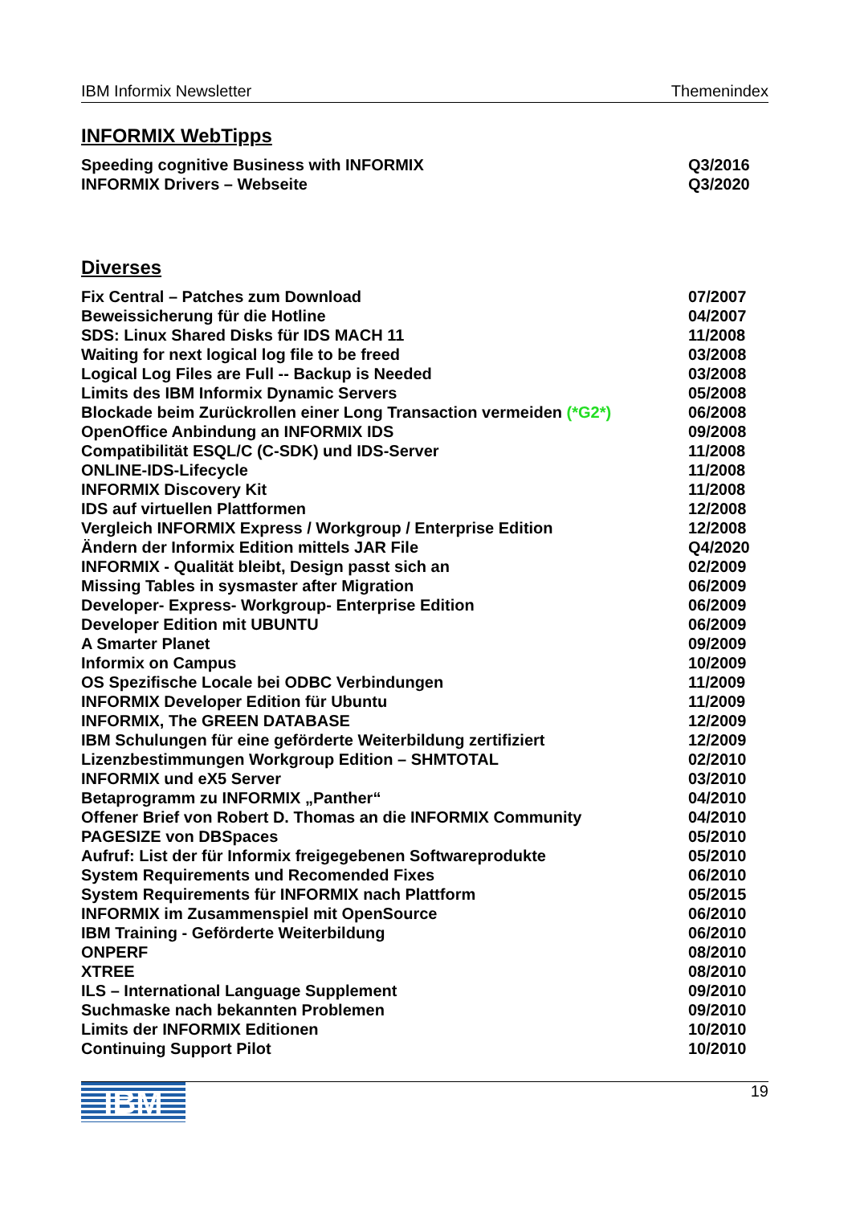IBM Informix Newsletter Themenindex
INFORMIX WebTipps
| Speeding cognitive Business with INFORMIX | Q3/2016 |
| INFORMIX Drivers – Webseite | Q3/2020 |
Diverses
| Fix Central – Patches zum Download | 07/2007 |
| Beweissicherung für die Hotline | 04/2007 |
| SDS: Linux Shared Disks für IDS MACH 11 | 11/2008 |
| Waiting for next logical log file to be freed | 03/2008 |
| Logical Log Files are Full -- Backup is Needed | 03/2008 |
| Limits des IBM Informix Dynamic Servers | 05/2008 |
| Blockade beim Zurückrollen einer Long Transaction vermeiden (*G2*) | 06/2008 |
| OpenOffice Anbindung an INFORMIX IDS | 09/2008 |
| Compatibilität ESQL/C (C-SDK) und IDS-Server | 11/2008 |
| ONLINE-IDS-Lifecycle | 11/2008 |
| INFORMIX Discovery Kit | 11/2008 |
| IDS auf virtuellen Plattformen | 12/2008 |
| Vergleich INFORMIX Express / Workgroup / Enterprise Edition | 12/2008 |
| Ändern der Informix Edition mittels JAR File | Q4/2020 |
| INFORMIX - Qualität bleibt, Design passt sich an | 02/2009 |
| Missing Tables in sysmaster after Migration | 06/2009 |
| Developer- Express- Workgroup- Enterprise Edition | 06/2009 |
| Developer Edition mit UBUNTU | 06/2009 |
| A Smarter Planet | 09/2009 |
| Informix on Campus | 10/2009 |
| OS Spezifische Locale bei ODBC Verbindungen | 11/2009 |
| INFORMIX Developer Edition für Ubuntu | 11/2009 |
| INFORMIX, The GREEN DATABASE | 12/2009 |
| IBM Schulungen für eine geförderte Weiterbildung zertifiziert | 12/2009 |
| Lizenzbestimmungen Workgroup Edition – SHMTOTAL | 02/2010 |
| INFORMIX und eX5 Server | 03/2010 |
| Betaprogramm zu INFORMIX „Panther“ | 04/2010 |
| Offener Brief von Robert D. Thomas an die INFORMIX Community | 04/2010 |
| PAGESIZE von DBSpaces | 05/2010 |
| Aufruf: List der für Informix freigegebenen Softwareprodukte | 05/2010 |
| System Requirements und Recomended Fixes | 06/2010 |
| System Requirements für INFORMIX nach Plattform | 05/2015 |
| INFORMIX im Zusammenspiel mit OpenSource | 06/2010 |
| IBM Training - Geförderte Weiterbildung | 06/2010 |
| ONPERF | 08/2010 |
| XTREE | 08/2010 |
| ILS – International Language Supplement | 09/2010 |
| Suchmaske nach bekannten Problemen | 09/2010 |
| Limits der INFORMIX Editionen | 10/2010 |
| Continuing Support Pilot | 10/2010 |
IBM
19